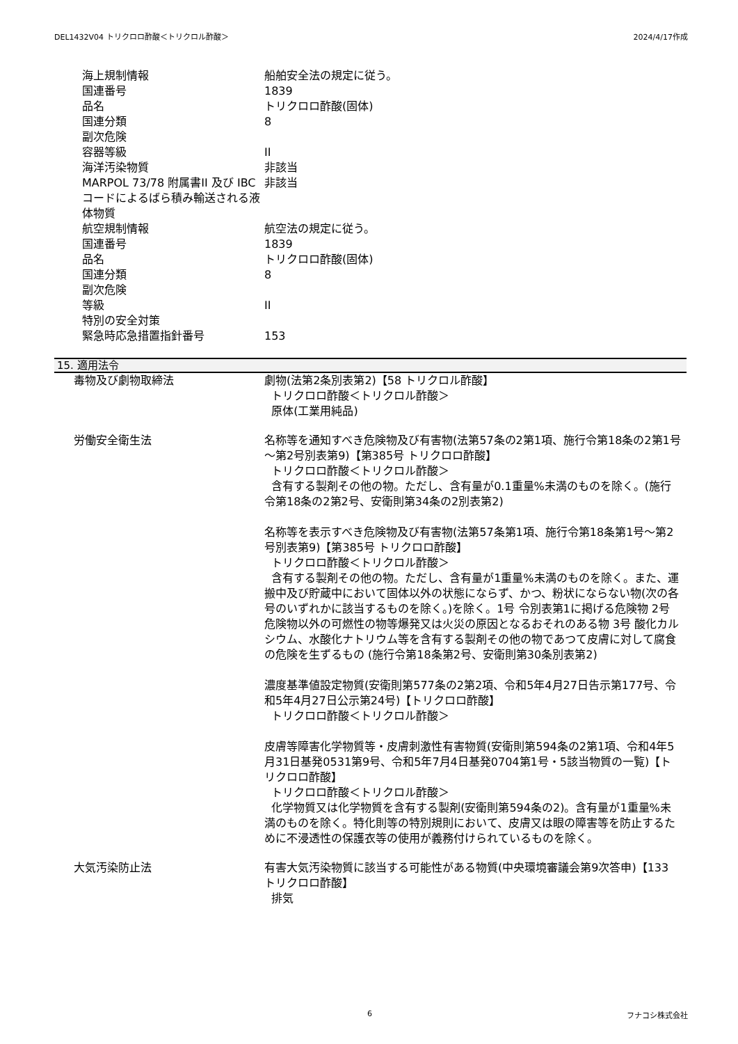DEL1432V04 トリクロロ酢酸＜トリクロル酢酸＞ 2024/4/17作成
| 海上規制情報 | 船舶安全法の規定に従う。 |
| 国連番号 | 1839 |
| 品名 | トリクロロ酢酸(固体) |
| 国連分類 | 8 |
| 副次危険 | |
| 容器等級 | II |
| 海洋汚染物質 | 非該当 |
| MARPOL 73/78 附属書II 及び IBCコードによるばら積み輸送される液体物質 | 非該当 |
| 航空規制情報 | 航空法の規定に従う。 |
| 国連番号 | 1839 |
| 品名 | トリクロロ酢酸(固体) |
| 国連分類 | 8 |
| 副次危険 | |
| 等級 | II |
| 特別の安全対策 | |
| 緊急時応急措置指針番号 | 153 |
15. 適用法令
| 毒物及び劇物取締法 | 劇物(法第2条別表第2)【58 トリクロル酢酸】 トリクロロ酢酸＜トリクロル酢酸＞ 原体(工業用純品) |
| 労働安全衛生法 | 名称等を通知すべき危険物及び有害物(法第57条の2第1項、施行令第18条の2第1号～第2号別表第9)【第385号 トリクロロ酢酸】 トリクロロ酢酸＜トリクロル酢酸＞ 含有する製剤その他の物。ただし、含有量が0.1重量%未満のものを除く。(施行令第18条の2第2号、安衛則第34条の2別表第2) 名称等を表示すべき危険物及び有害物(法第57条第1項、施行令第18条第1号～第2号別表第9)【第385号 トリクロロ酢酸】 トリクロロ酢酸＜トリクロル酢酸＞ 含有する製剤その他の物。ただし、含有量が1重量%未満のものを除く。また、運搬中及び貯蔵中において固体以外の状態にならず、かつ、粉状にならない物(次の各号のいずれかに該当するものを除く。)を除く。1号 令別表第1に掲げる危険物 2号 危険物以外の可燃性の物等爆発又は火災の原因となるおそれのある物 3号 酸化カルシウム、水酸化ナトリウム等を含有する製剤その他の物であつて皮膚に対して腐食の危険を生ずるもの (施行令第18条第2号、安衛則第30条別表第2) 濃度基準値設定物質(安衛則第577条の2第2項、令和5年4月27日告示第177号、令和5年4月27日公示第24号)【トリクロロ酢酸】 トリクロロ酢酸＜トリクロル酢酸＞ 皮膚等障害化学物質等・皮膚刺激性有害物質(安衛則第594条の2第1項、令和4年5月31日基発0531第9号、令和5年7月4日基発0704第1号・5該当物質の一覧)【トリクロロ酢酸】 トリクロロ酢酸＜トリクロル酢酸＞ 化学物質又は化学物質を含有する製剤(安衛則第594条の2)。含有量が1重量%未満のものを除く。特化則等の特別規則において、皮膚又は眼の障害等を防止するために不浸透性の保護衣等の使用が義務付けられているものを除く。 |
| 大気汚染防止法 | 有害大気汚染物質に該当する可能性がある物質(中央環境審議会第9次答申)【133 トリクロロ酢酸】 排気 |
6 フナコシ株式会社